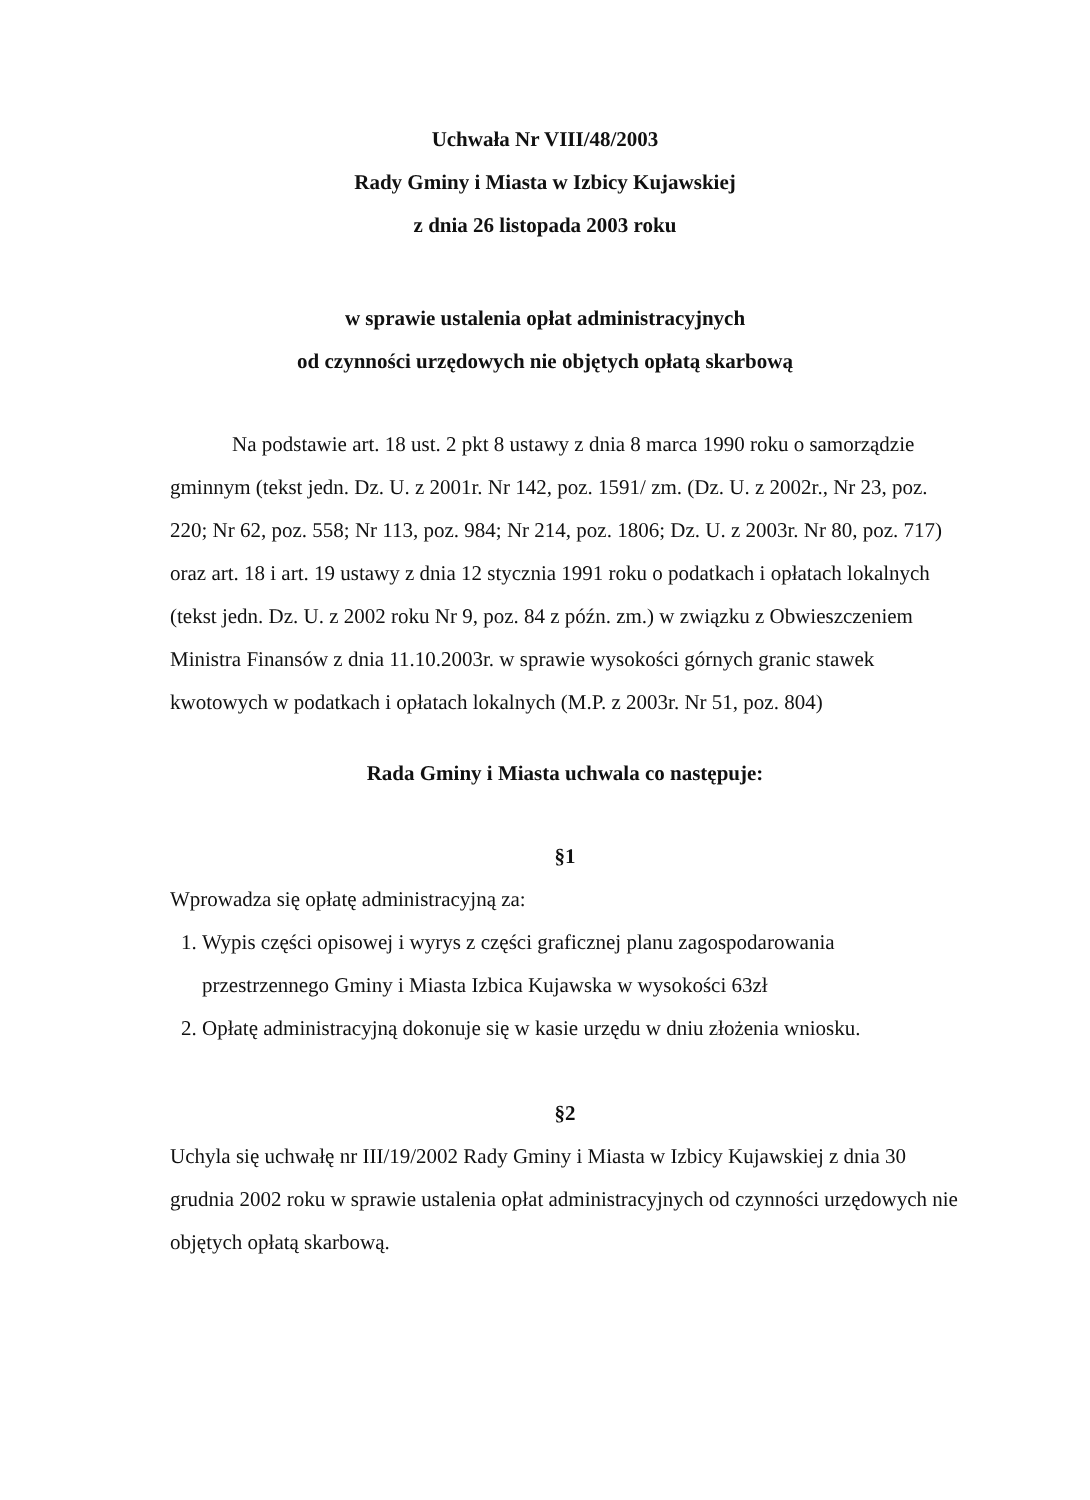Uchwała Nr VIII/48/2003
Rady Gminy i Miasta w Izbicy Kujawskiej
z dnia 26 listopada 2003 roku
w sprawie ustalenia opłat administracyjnych
od czynności urzędowych nie objętych opłatą skarbową
Na podstawie art. 18 ust. 2 pkt 8 ustawy z dnia 8 marca 1990 roku o samorządzie gminnym (tekst jedn. Dz. U. z 2001r. Nr 142, poz. 1591/ zm. (Dz. U. z 2002r., Nr 23, poz. 220; Nr 62, poz. 558; Nr 113, poz. 984; Nr 214, poz. 1806; Dz. U. z 2003r. Nr 80, poz. 717) oraz art. 18 i art. 19 ustawy z dnia 12 stycznia 1991 roku o podatkach i opłatach lokalnych (tekst jedn. Dz. U. z 2002 roku Nr 9, poz. 84 z późn. zm.) w związku z Obwieszczeniem Ministra Finansów z dnia 11.10.2003r. w sprawie wysokości górnych granic stawek kwotowych w podatkach i opłatach lokalnych (M.P. z 2003r. Nr 51, poz. 804)
Rada Gminy i Miasta uchwala co następuje:
§1
Wprowadza się opłatę administracyjną za:
1. Wypis części opisowej i wyrys z części graficznej planu zagospodarowania przestrzennego Gminy i Miasta Izbica Kujawska w wysokości 63zł
2. Opłatę administracyjną dokonuje się w kasie urzędu w dniu złożenia wniosku.
§2
Uchyla się uchwałę nr III/19/2002 Rady Gminy i Miasta w Izbicy Kujawskiej z dnia 30 grudnia 2002 roku w sprawie ustalenia opłat administracyjnych od czynności urzędowych nie objętych opłatą skarbową.